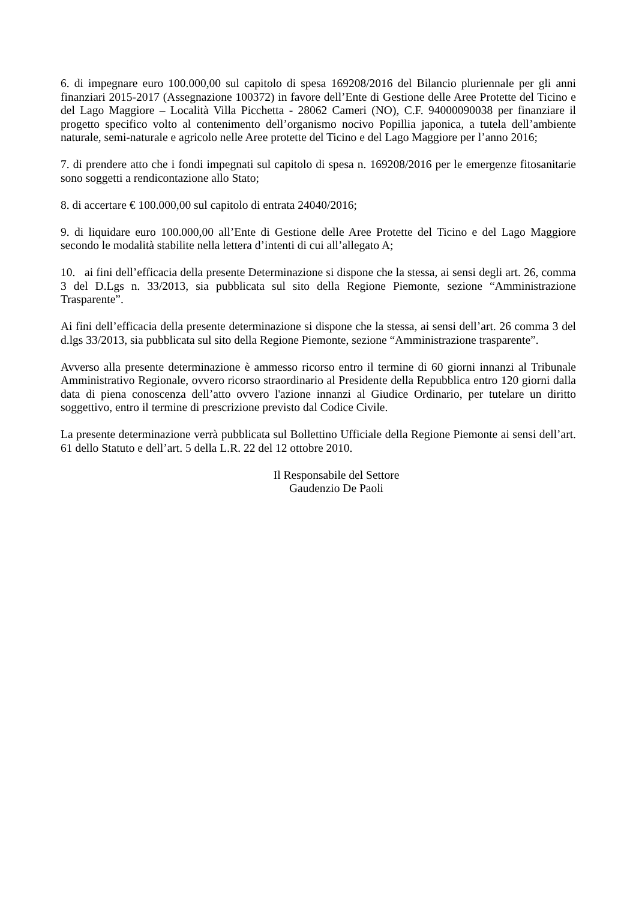6. di impegnare euro 100.000,00 sul capitolo di spesa 169208/2016 del Bilancio pluriennale per gli anni finanziari 2015-2017 (Assegnazione 100372) in favore dell’Ente di Gestione delle Aree Protette del Ticino e del Lago Maggiore – Località Villa Picchetta - 28062 Cameri (NO), C.F. 94000090038 per finanziare il progetto specifico volto al contenimento dell’organismo nocivo Popillia japonica, a tutela dell’ambiente naturale, semi-naturale e agricolo nelle Aree protette del Ticino e del Lago Maggiore per l’anno 2016;
7. di prendere atto che i fondi impegnati sul capitolo di spesa n. 169208/2016 per le emergenze fitosanitarie sono soggetti a rendicontazione allo Stato;
8. di accertare € 100.000,00 sul capitolo di entrata 24040/2016;
9. di liquidare euro 100.000,00 all’Ente di Gestione delle Aree Protette del Ticino e del Lago Maggiore secondo le modalità stabilite nella lettera d’intenti di cui all’allegato A;
10. ai fini dell’efficacia della presente Determinazione si dispone che la stessa, ai sensi degli art. 26, comma 3 del D.Lgs n. 33/2013, sia pubblicata sul sito della Regione Piemonte, sezione “Amministrazione Trasparente”.
Ai fini dell’efficacia della presente determinazione si dispone che la stessa, ai sensi dell’art. 26 comma 3 del d.lgs 33/2013, sia pubblicata sul sito della Regione Piemonte, sezione “Amministrazione trasparente”.
Avverso alla presente determinazione è ammesso ricorso entro il termine di 60 giorni innanzi al Tribunale Amministrativo Regionale, ovvero ricorso straordinario al Presidente della Repubblica entro 120 giorni dalla data di piena conoscenza dell’atto ovvero l'azione innanzi al Giudice Ordinario, per tutelare un diritto soggettivo, entro il termine di prescrizione previsto dal Codice Civile.
La presente determinazione verrà pubblicata sul Bollettino Ufficiale della Regione Piemonte ai sensi dell’art. 61 dello Statuto e dell’art. 5 della L.R. 22 del 12 ottobre 2010.
Il Responsabile del Settore
Gaudenzio De Paoli